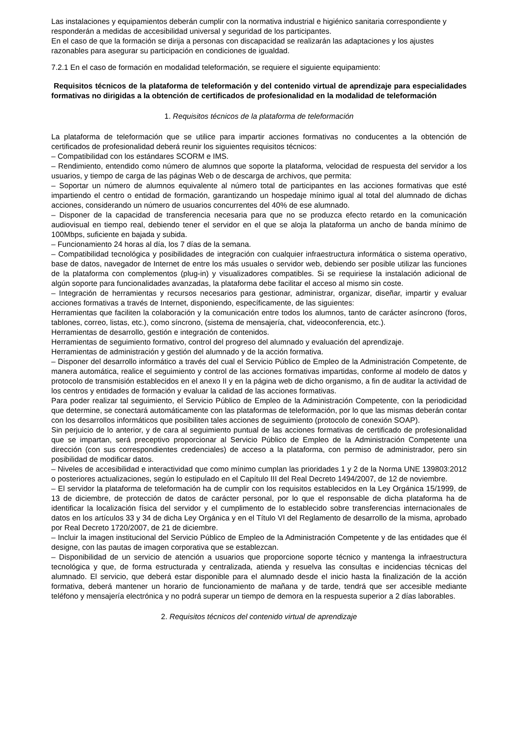Las instalaciones y equipamientos deberán cumplir con la normativa industrial e higiénico sanitaria correspondiente y responderán a medidas de accesibilidad universal y seguridad de los participantes.
En el caso de que la formación se dirija a personas con discapacidad se realizarán las adaptaciones y los ajustes razonables para asegurar su participación en condiciones de igualdad.
7.2.1 En el caso de formación en modalidad teleformación, se requiere el siguiente equipamiento:
Requisitos técnicos de la plataforma de teleformación y del contenido virtual de aprendizaje para especialidades formativas no dirigidas a la obtención de certificados de profesionalidad en la modalidad de teleformación
1. Requisitos técnicos de la plataforma de teleformación
La plataforma de teleformación que se utilice para impartir acciones formativas no conducentes a la obtención de certificados de profesionalidad deberá reunir los siguientes requisitos técnicos:
– Compatibilidad con los estándares SCORM e IMS.
– Rendimiento, entendido como número de alumnos que soporte la plataforma, velocidad de respuesta del servidor a los usuarios, y tiempo de carga de las páginas Web o de descarga de archivos, que permita:
– Soportar un número de alumnos equivalente al número total de participantes en las acciones formativas que esté impartiendo el centro o entidad de formación, garantizando un hospedaje mínimo igual al total del alumnado de dichas acciones, considerando un número de usuarios concurrentes del 40% de ese alumnado.
– Disponer de la capacidad de transferencia necesaria para que no se produzca efecto retardo en la comunicación audiovisual en tiempo real, debiendo tener el servidor en el que se aloja la plataforma un ancho de banda mínimo de 100Mbps, suficiente en bajada y subida.
– Funcionamiento 24 horas al día, los 7 días de la semana.
– Compatibilidad tecnológica y posibilidades de integración con cualquier infraestructura informática o sistema operativo, base de datos, navegador de Internet de entre los más usuales o servidor web, debiendo ser posible utilizar las funciones de la plataforma con complementos (plug-in) y visualizadores compatibles. Si se requiriese la instalación adicional de algún soporte para funcionalidades avanzadas, la plataforma debe facilitar el acceso al mismo sin coste.
– Integración de herramientas y recursos necesarios para gestionar, administrar, organizar, diseñar, impartir y evaluar acciones formativas a través de Internet, disponiendo, específicamente, de las siguientes:
Herramientas que faciliten la colaboración y la comunicación entre todos los alumnos, tanto de carácter asíncrono (foros, tablones, correo, listas, etc.), como síncrono, (sistema de mensajería, chat, videoconferencia, etc.).
Herramientas de desarrollo, gestión e integración de contenidos.
Herramientas de seguimiento formativo, control del progreso del alumnado y evaluación del aprendizaje.
Herramientas de administración y gestión del alumnado y de la acción formativa.
– Disponer del desarrollo informático a través del cual el Servicio Público de Empleo de la Administración Competente, de manera automática, realice el seguimiento y control de las acciones formativas impartidas, conforme al modelo de datos y protocolo de transmisión establecidos en el anexo II y en la página web de dicho organismo, a fin de auditar la actividad de los centros y entidades de formación y evaluar la calidad de las acciones formativas.
Para poder realizar tal seguimiento, el Servicio Público de Empleo de la Administración Competente, con la periodicidad que determine, se conectará automáticamente con las plataformas de teleformación, por lo que las mismas deberán contar con los desarrollos informáticos que posibiliten tales acciones de seguimiento (protocolo de conexión SOAP).
Sin perjuicio de lo anterior, y de cara al seguimiento puntual de las acciones formativas de certificado de profesionalidad que se impartan, será preceptivo proporcionar al Servicio Público de Empleo de la Administración Competente una dirección (con sus correspondientes credenciales) de acceso a la plataforma, con permiso de administrador, pero sin posibilidad de modificar datos.
– Niveles de accesibilidad e interactividad que como mínimo cumplan las prioridades 1 y 2 de la Norma UNE 139803:2012 o posteriores actualizaciones, según lo estipulado en el Capítulo III del Real Decreto 1494/2007, de 12 de noviembre.
– El servidor la plataforma de teleformación ha de cumplir con los requisitos establecidos en la Ley Orgánica 15/1999, de 13 de diciembre, de protección de datos de carácter personal, por lo que el responsable de dicha plataforma ha de identificar la localización física del servidor y el cumplimento de lo establecido sobre transferencias internacionales de datos en los artículos 33 y 34 de dicha Ley Orgánica y en el Título VI del Reglamento de desarrollo de la misma, aprobado por Real Decreto 1720/2007, de 21 de diciembre.
– Incluir la imagen institucional del Servicio Público de Empleo de la Administración Competente y de las entidades que él designe, con las pautas de imagen corporativa que se establezcan.
– Disponibilidad de un servicio de atención a usuarios que proporcione soporte técnico y mantenga la infraestructura tecnológica y que, de forma estructurada y centralizada, atienda y resuelva las consultas e incidencias técnicas del alumnado. El servicio, que deberá estar disponible para el alumnado desde el inicio hasta la finalización de la acción formativa, deberá mantener un horario de funcionamiento de mañana y de tarde, tendrá que ser accesible mediante teléfono y mensajería electrónica y no podrá superar un tiempo de demora en la respuesta superior a 2 días laborables.
2. Requisitos técnicos del contenido virtual de aprendizaje